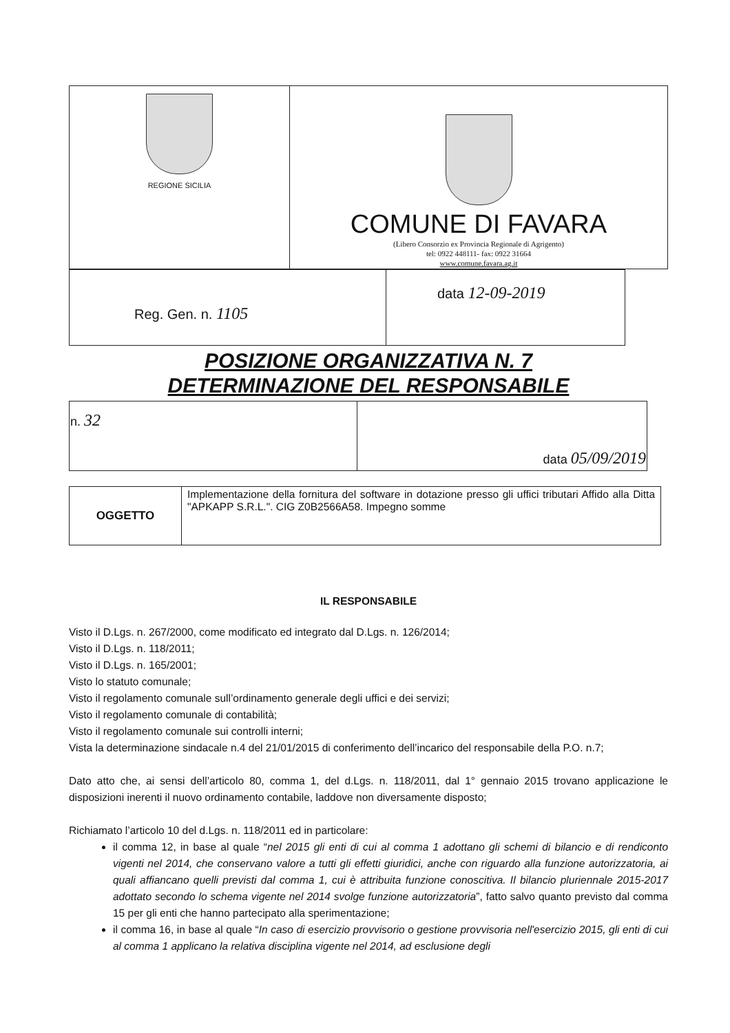| REGIONE SICILIA | COMUNE DI FAVARA (Libero Consorzio ex Provincia Regionale di Agrigento) tel: 0922 448111- fax: 0922 31664 www.comune.favara.ag.it |
| Reg. Gen. n. 1105 | data 12-09-2019 |
POSIZIONE ORGANIZZATIVA N. 7
DETERMINAZIONE DEL RESPONSABILE
| n. 32 | data 05/09/2019 |
| OGGETTO | Implementazione della fornitura del software in dotazione presso gli uffici tributari Affido alla Ditta "APKAPP S.R.L.". CIG Z0B2566A58. Impegno somme |
IL RESPONSABILE
Visto il D.Lgs. n. 267/2000, come modificato ed integrato dal D.Lgs. n. 126/2014;
Visto il D.Lgs. n. 118/2011;
Visto il D.Lgs. n. 165/2001;
Visto lo statuto comunale;
Visto il regolamento comunale sull’ordinamento generale degli uffici e dei servizi;
Visto il regolamento comunale di contabilità;
Visto il regolamento comunale sui controlli interni;
Vista la determinazione sindacale n.4 del 21/01/2015 di conferimento dell’incarico del responsabile della P.O. n.7;
Dato atto che, ai sensi dell’articolo 80, comma 1, del d.Lgs. n. 118/2011, dal 1° gennaio 2015 trovano applicazione le disposizioni inerenti il nuovo ordinamento contabile, laddove non diversamente disposto;
Richiamato l’articolo 10 del d.Lgs. n. 118/2011 ed in particolare:
il comma 12, in base al quale “nel 2015 gli enti di cui al comma 1 adottano gli schemi di bilancio e di rendiconto vigenti nel 2014, che conservano valore a tutti gli effetti giuridici, anche con riguardo alla funzione autorizzatoria, ai quali affiancano quelli previsti dal comma 1, cui è attribuita funzione conoscitiva. Il bilancio pluriennale 2015-2017 adottato secondo lo schema vigente nel 2014 svolge funzione autorizzatoria”, fatto salvo quanto previsto dal comma 15 per gli enti che hanno partecipato alla sperimentazione;
il comma 16, in base al quale “In caso di esercizio provvisorio o gestione provvisoria nell'esercizio 2015, gli enti di cui al comma 1 applicano la relativa disciplina vigente nel 2014, ad esclusione degli